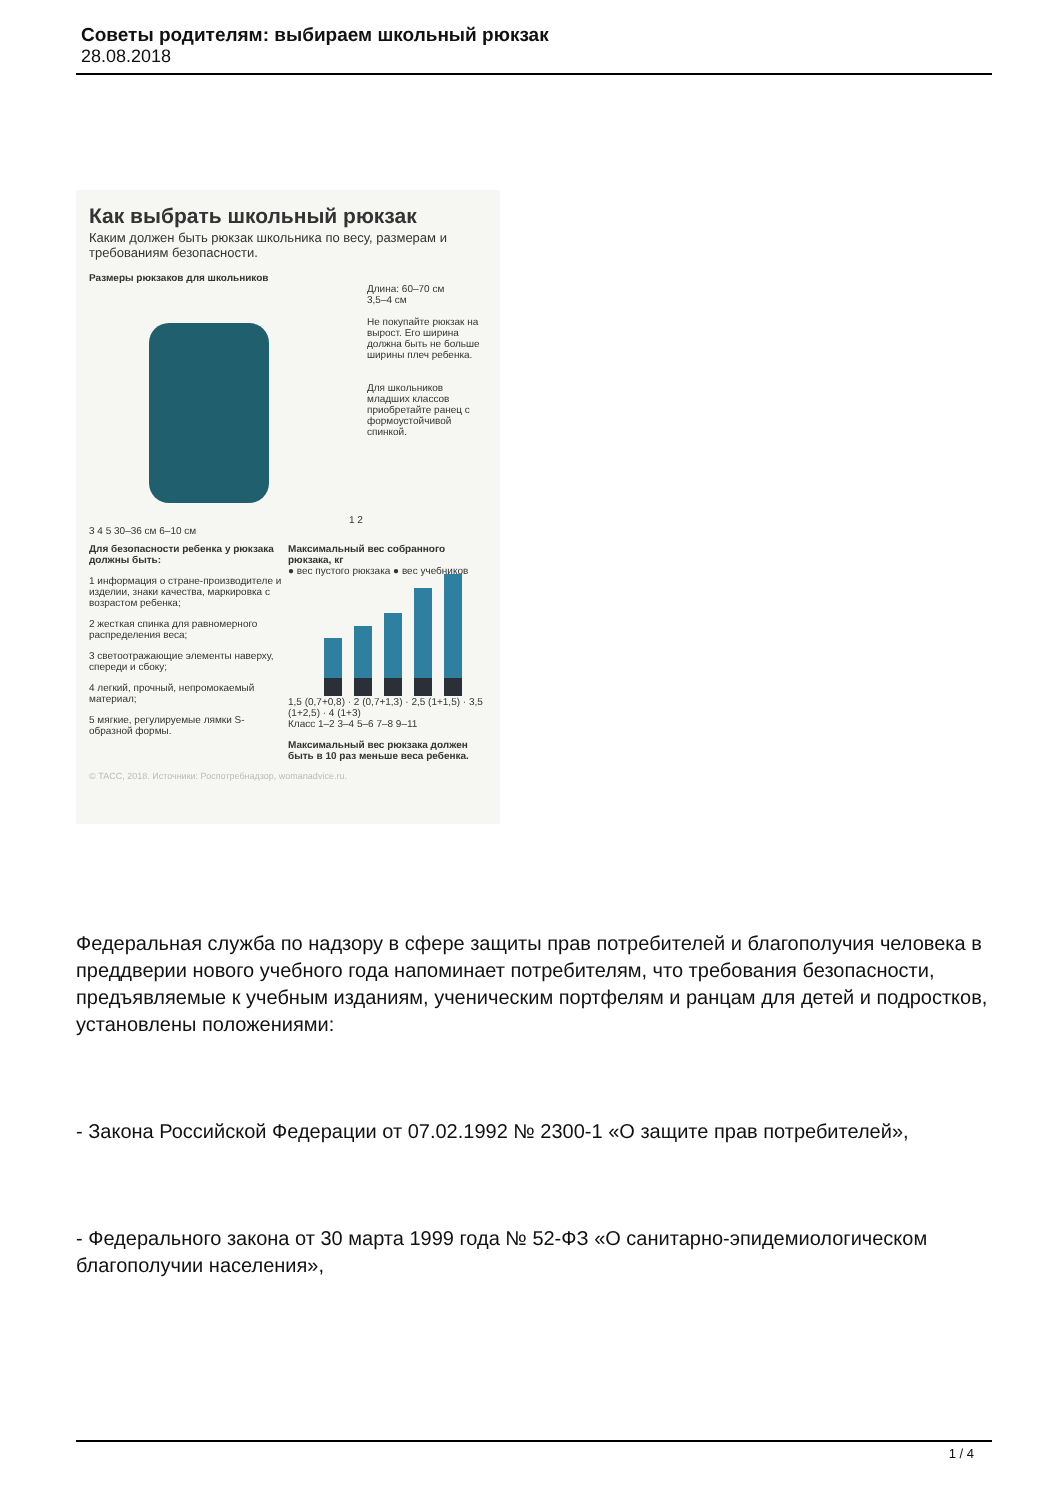Советы родителям: выбираем школьный рюкзак
28.08.2018
Как выбрать школьный рюкзак
Каким должен быть рюкзак школьника по весу, размерам и требованиям безопасности.
Размеры рюкзаков для школьников
1 2 3 4 5 30–36 см 6–10 см Длина: 60–70 см
3,5–4 см
Не покупайте рюкзак на вырост. Его ширина должна быть не больше ширины плеч ребенка.
Для школьников младших классов приобретайте ранец с формоустойчивой спинкой.
Для безопасности ребенка у рюкзака должны быть:
1 информация о стране-производителе и изделии, знаки качества, маркировка с возрастом ребенка;
2 жесткая спинка для равномерного распределения веса;
3 светоотражающие элементы наверху, спереди и сбоку;
4 легкий, прочный, непромокаемый материал;
5 мягкие, регулируемые лямки S-образной формы.
Максимальный вес собранного рюкзака, кг
● вес пустого рюкзака ● вес учебников
1,5 (0,7+0,8) · 2 (0,7+1,3) · 2,5 (1+1,5) · 3,5 (1+2,5) · 4 (1+3)
Класс 1–2 3–4 5–6 7–8 9–11
Максимальный вес рюкзака должен быть в 10 раз меньше веса ребенка.
© ТАСС, 2018. Источники: Роспотребнадзор, womanadvice.ru.
Федеральная служба по надзору в сфере защиты прав потребителей и благополучия человека в преддверии нового учебного года напоминает потребителям, что требования безопасности, предъявляемые к учебным изданиям, ученическим портфелям и ранцам для детей и подростков, установлены положениями:
- Закона Российской Федерации от 07.02.1992 № 2300-1 «О защите прав потребителей»,
- Федерального закона от 30 марта 1999 года № 52-ФЗ «О санитарно-эпидемиологическом благополучии населения»,
1 / 4